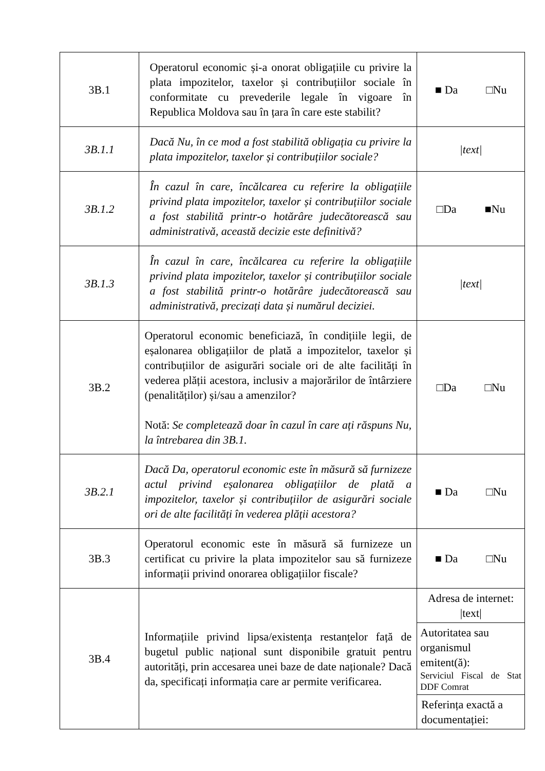| 3B.1 | Operatorul economic și-a onorat obligațiile cu privire la plata impozitelor, taxelor și contribuțiilor sociale în conformitate cu prevederile legale în vigoare în Republica Moldova sau în țara în care este stabilit? | ■ Da □Nu |
| 3B.1.1 | Dacă Nu, în ce mod a fost stabilită obligația cu privire la plata impozitelor, taxelor și contribuțiilor sociale? | /text/ |
| 3B.1.2 | În cazul în care, încălcarea cu referire la obligațiile privind plata impozitelor, taxelor și contribuțiilor sociale a fost stabilită printr-o hotărâre judecătorească sau administrativă, această decizie este definitivă? | □Da ■Nu |
| 3B.1.3 | În cazul în care, încălcarea cu referire la obligațiile privind plata impozitelor, taxelor și contribuțiilor sociale a fost stabilită printr-o hotărâre judecătorească sau administrativă, precizați data și numărul deciziei. | /text/ |
| 3B.2 | Operatorul economic beneficiază, în condițiile legii, de eșalonarea obligațiilor de plată a impozitelor, taxelor și contribuțiilor de asigurări sociale ori de alte facilități în vederea plății acestora, inclusiv a majorărilor de întârziere (penalităților) și/sau a amenzilor? Notă: Se completează doar în cazul în care ați răspuns Nu, la întrebarea din 3B.1. | □Da □Nu |
| 3B.2.1 | Dacă Da, operatorul economic este în măsură să furnizeze actul privind eșalonarea obligațiilor de plată a impozitelor, taxelor și contribuțiilor de asigurări sociale ori de alte facilități în vederea plății acestora? | ■ Da □Nu |
| 3B.3 | Operatorul economic este în măsură să furnizeze un certificat cu privire la plata impozitelor sau să furnizeze informații privind onorarea obligațiilor fiscale? | ■ Da □Nu |
| 3B.4 | Informațiile privind lipsa/existența restanțelor față de bugetul public național sunt disponibile gratuit pentru autorități, prin accesarea unei baze de date naționale? Dacă da, specificați informația care ar permite verificarea. | Adresa de internet: /text/ Autoritatea sau organismul emitent(ă): Serviciul Fiscal de Stat DDF Comrat Referința exactă a documentației: |